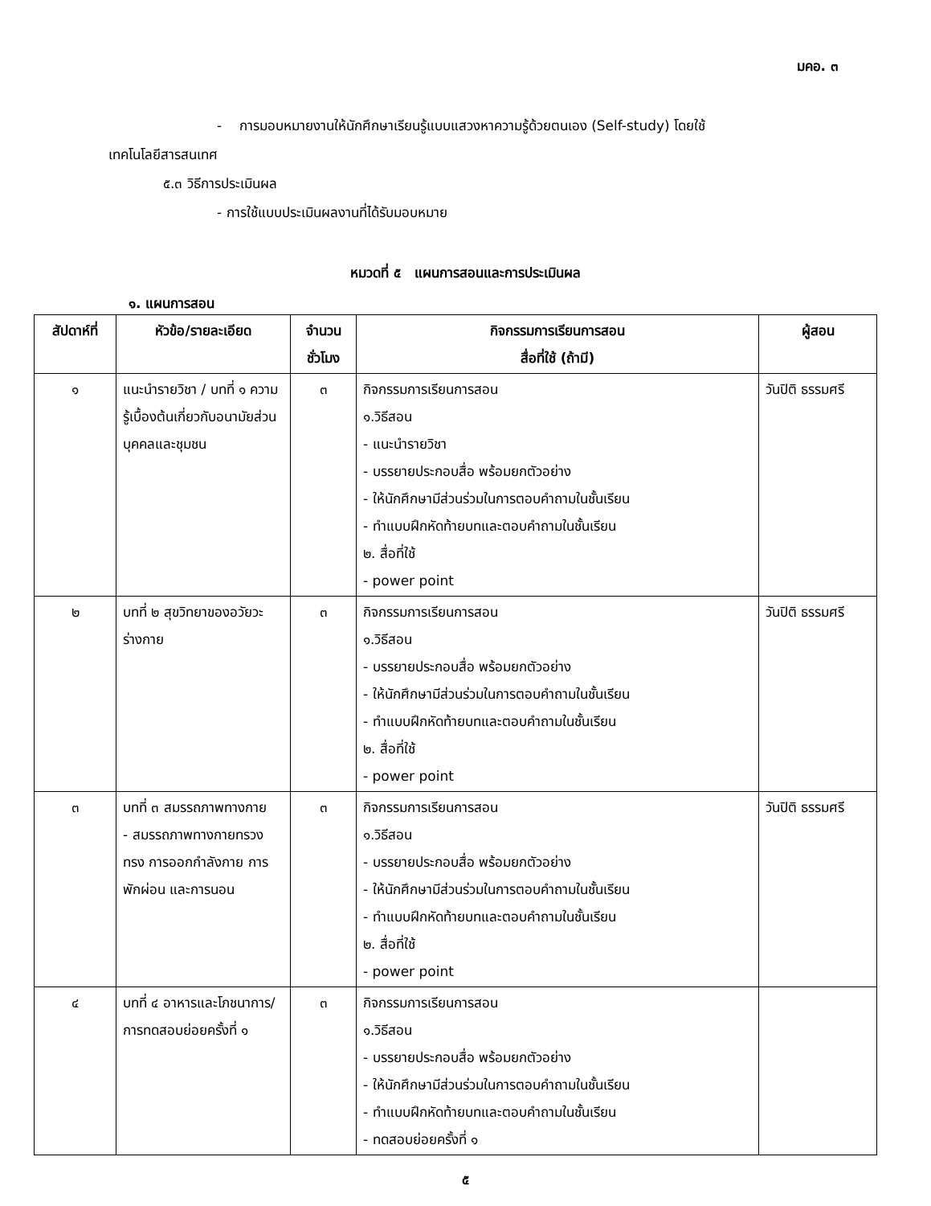มคอ. ๓
- การมอบหมายงานให้นักศึกษาเรียนรู้แบบแสวงหาความรู้ด้วยตนเอง (Self-study) โดยใช้
เทคโนโลยีสารสนเทศ
๕.๓ วิธีการประเมินผล
- การใช้แบบประเมินผลงานที่ได้รับมอบหมาย
หมวดที่ ๕ แผนการสอนและการประเมินผล
๑. แผนการสอน
| สัปดาห์ที่ | หัวข้อ/รายละเอียด | จำนวน ชั่วโมง | กิจกรรมการเรียนการสอน สื่อที่ใช้ (ถ้ามี) | ผู้สอน |
| --- | --- | --- | --- | --- |
| ๑ | แนะนำรายวิชา / บทที่ ๑ ความรู้เบื้องต้นเกี่ยวกับอนามัยส่วนบุคคลและชุมชน | ๓ | กิจกรรมการเรียนการสอน ๑.วิธีสอน - แนะนำรายวิชา - บรรยายประกอบสื่อ พร้อมยกตัวอย่าง - ให้นักศึกษามีส่วนร่วมในการตอบคำถามในชั้นเรียน - ทำแบบฝึกหัดท้ายบทและตอบคำถามในชั้นเรียน ๒. สื่อที่ใช้ - power point | วันปิติ ธรรมศรี |
| ๒ | บทที่ ๒ สุขวิทยาของอวัยวะร่างกาย | ๓ | กิจกรรมการเรียนการสอน ๑.วิธีสอน - บรรยายประกอบสื่อ พร้อมยกตัวอย่าง - ให้นักศึกษามีส่วนร่วมในการตอบคำถามในชั้นเรียน - ทำแบบฝึกหัดท้ายบทและตอบคำถามในชั้นเรียน ๒. สื่อที่ใช้ - power point | วันปิติ ธรรมศรี |
| ๓ | บทที่ ๓ สมรรถภาพทางกาย - สมรรถภาพทางกายทรวงทรง การออกกำลังกาย การพักผ่อน และการนอน | ๓ | กิจกรรมการเรียนการสอน ๑.วิธีสอน - บรรยายประกอบสื่อ พร้อมยกตัวอย่าง - ให้นักศึกษามีส่วนร่วมในการตอบคำถามในชั้นเรียน - ทำแบบฝึกหัดท้ายบทและตอบคำถามในชั้นเรียน ๒. สื่อที่ใช้ - power point | วันปิติ ธรรมศรี |
| ๔ | บทที่ ๔ อาหารและโภชนาการ/การทดสอบย่อยครั้งที่ ๑ | ๓ | กิจกรรมการเรียนการสอน ๑.วิธีสอน - บรรยายประกอบสื่อ พร้อมยกตัวอย่าง - ให้นักศึกษามีส่วนร่วมในการตอบคำถามในชั้นเรียน - ทำแบบฝึกหัดท้ายบทและตอบคำถามในชั้นเรียน - ทดสอบย่อยครั้งที่ ๑ | |
๕